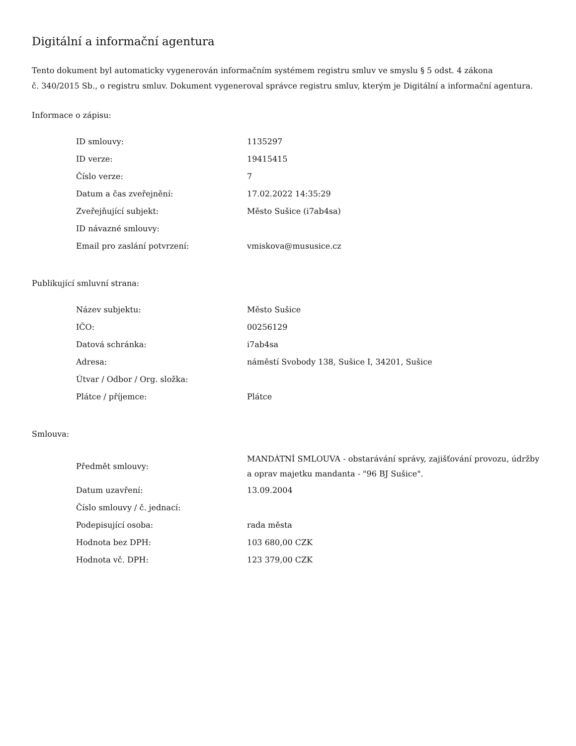Digitální a informační agentura
Tento dokument byl automaticky vygenerován informačním systémem registru smluv ve smyslu § 5 odst. 4 zákona
č. 340/2015 Sb., o registru smluv. Dokument vygeneroval správce registru smluv, kterým je Digitální a informační agentura.
Informace o zápisu:
| ID smlouvy: | 1135297 |
| ID verze: | 19415415 |
| Číslo verze: | 7 |
| Datum a čas zveřejnění: | 17.02.2022 14:35:29 |
| Zveřejňující subjekt: | Město Sušice (i7ab4sa) |
| ID návazné smlouvy: | |
| Email pro zaslání potvrzení: | vmiskova@mususice.cz |
Publikující smluvní strana:
| Název subjektu: | Město Sušice |
| IČO: | 00256129 |
| Datová schránka: | i7ab4sa |
| Adresa: | náměstí Svobody 138, Sušice I, 34201, Sušice |
| Útvar / Odbor / Org. složka: | |
| Plátce / příjemce: | Plátce |
Smlouva:
| Předmět smlouvy: | MANDÁTNÍ SMLOUVA - obstarávání správy, zajišťování provozu, údržby a oprav majetku mandanta - "96 BJ Sušice". |
| Datum uzavření: | 13.09.2004 |
| Číslo smlouvy / č. jednací: | |
| Podepisující osoba: | rada města |
| Hodnota bez DPH: | 103 680,00 CZK |
| Hodnota vč. DPH: | 123 379,00 CZK |